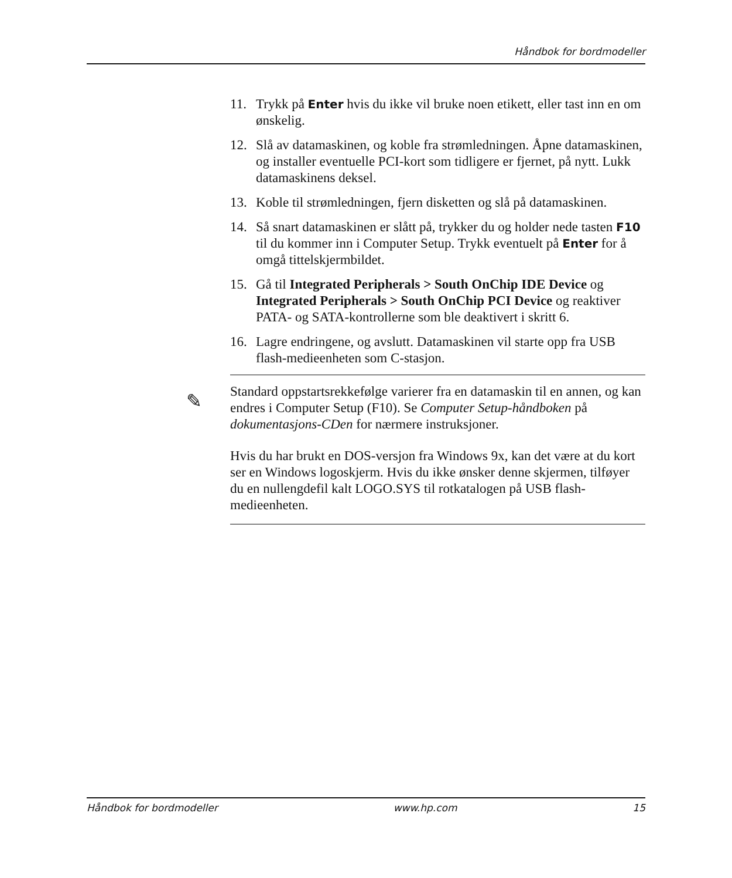Håndbok for bordmodeller
11. Trykk på Enter hvis du ikke vil bruke noen etikett, eller tast inn en om ønskelig.
12. Slå av datamaskinen, og koble fra strømledningen. Åpne datamaskinen, og installer eventuelle PCI-kort som tidligere er fjernet, på nytt. Lukk datamaskinens deksel.
13. Koble til strømledningen, fjern disketten og slå på datamaskinen.
14. Så snart datamaskinen er slått på, trykker du og holder nede tasten F10 til du kommer inn i Computer Setup. Trykk eventuelt på Enter for å omgå tittelskjermbildet.
15. Gå til Integrated Peripherals > South OnChip IDE Device og Integrated Peripherals > South OnChip PCI Device og reaktiver PATA- og SATA-kontrollerne som ble deaktivert i skritt 6.
16. Lagre endringene, og avslutt. Datamaskinen vil starte opp fra USB flash-medieenheten som C-stasjon.
✎
Standard oppstartsrekkefølge varierer fra en datamaskin til en annen, og kan endres i Computer Setup (F10). Se Computer Setup-håndboken på dokumentasjons-CDen for nærmere instruksjoner.
Hvis du har brukt en DOS-versjon fra Windows 9x, kan det være at du kort ser en Windows logoskjerm. Hvis du ikke ønsker denne skjermen, tilføyer du en nullengdefil kalt LOGO.SYS til rotkatalogen på USB flash-medieenheten.
Håndbok for bordmodeller www.hp.com 15